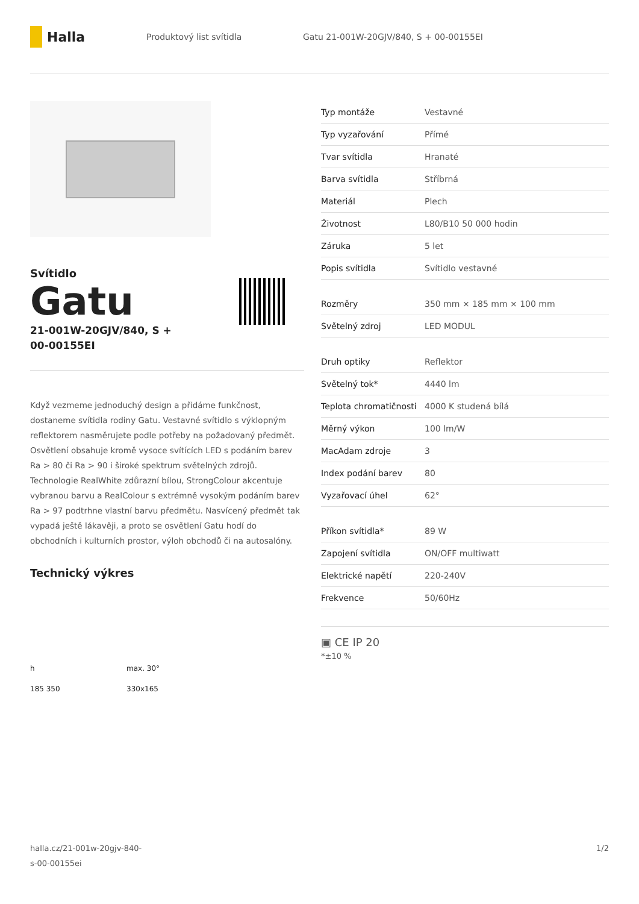Halla
Produktový list svítidla
Gatu 21-001W-20GJV/840, S + 00-00155EI
Svítidlo
Gatu
21-001W-20GJV/840, S +
00-00155EI
Když vezmeme jednoduchý design a přidáme funkčnost, dostaneme svítidla rodiny Gatu. Vestavné svítidlo s výklopným reflektorem nasměrujete podle potřeby na požadovaný předmět. Osvětlení obsahuje kromě vysoce svítících LED s podáním barev Ra > 80 či Ra > 90 i široké spektrum světelných zdrojů. Technologie RealWhite zdůrazní bílou, StrongColour akcentuje vybranou barvu a RealColour s extrémně vysokým podáním barev Ra > 97 podtrhne vlastní barvu předmětu. Nasvícený předmět tak vypadá ještě lákavěji, a proto se osvětlení Gatu hodí do obchodních i kulturních prostor, výloh obchodů či na autosalóny.
Technický výkres
h
max. 30°
185 350
330x165
| Typ montáže | Vestavné |
| Typ vyzařování | Přímé |
| Tvar svítidla | Hranaté |
| Barva svítidla | Stříbrná |
| Materiál | Plech |
| Životnost | L80/B10 50 000 hodin |
| Záruka | 5 let |
| Popis svítidla | Svítidlo vestavné |
| Rozměry | 350 mm × 185 mm × 100 mm |
| Světelný zdroj | LED MODUL |
| Druh optiky | Reflektor |
| Světelný tok* | 4440 lm |
| Teplota chromatičnosti | 4000 K studená bílá |
| Měrný výkon | 100 lm/W |
| MacAdam zdroje | 3 |
| Index podání barev | 80 |
| Vyzařovací úhel | 62° |
| Příkon svítidla* | 89 W |
| Zapojení svítidla | ON/OFF multiwatt |
| Elektrické napětí | 220-240V |
| Frekvence | 50/60Hz |
▣ CE IP 20
*±10 %
halla.cz/21-001w-20gjv-840-
s-00-00155ei
1/2